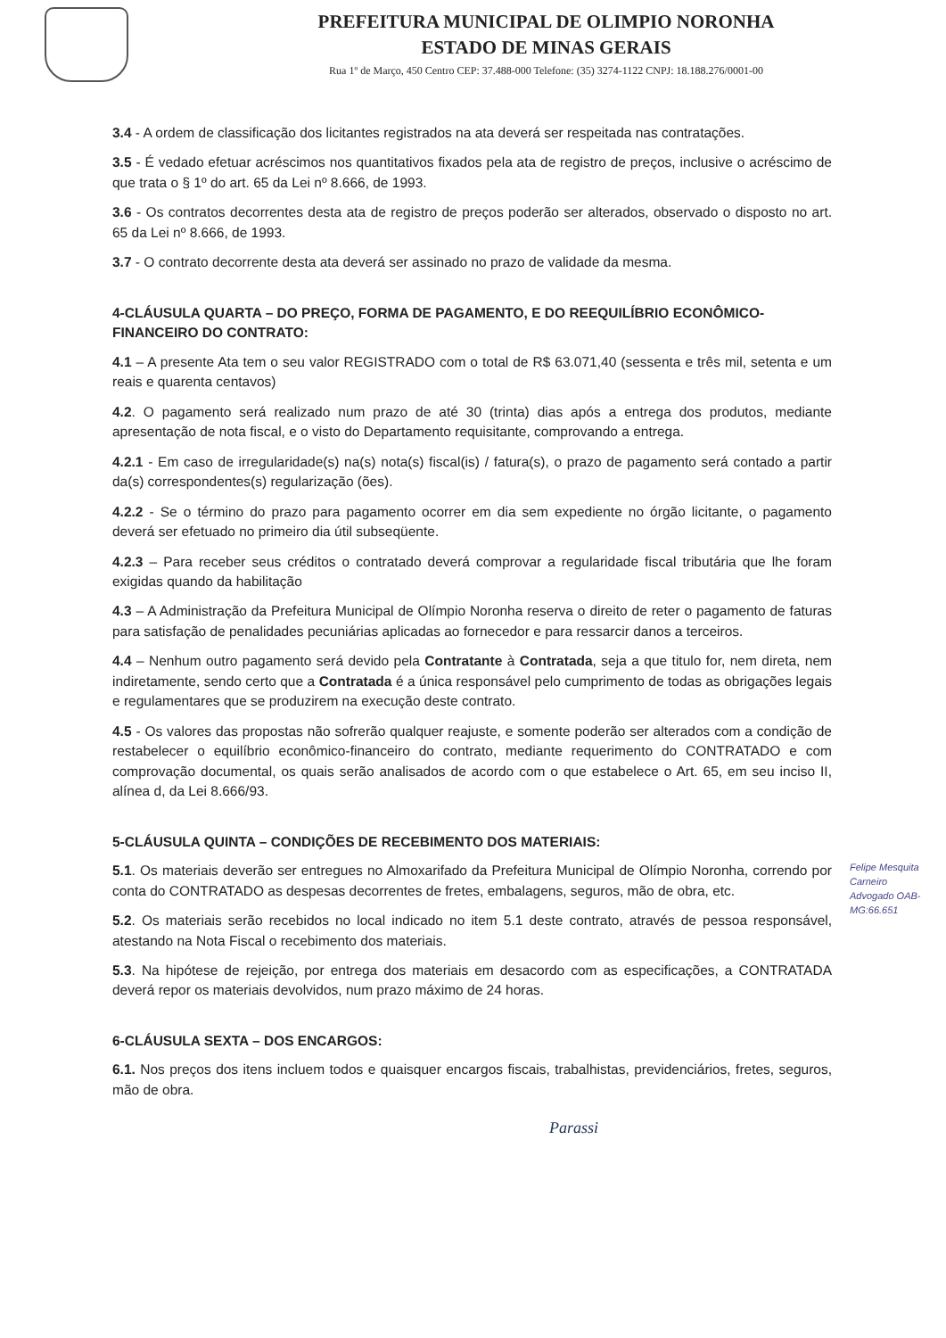PREFEITURA MUNICIPAL DE OLIMPIO NORONHA
ESTADO DE MINAS GERAIS
Rua 1º de Março, 450 Centro CEP: 37.488-000 Telefone: (35) 3274-1122 CNPJ: 18.188.276/0001-00
3.4 - A ordem de classificação dos licitantes registrados na ata deverá ser respeitada nas contratações.
3.5 - É vedado efetuar acréscimos nos quantitativos fixados pela ata de registro de preços, inclusive o acréscimo de que trata o § 1º do art. 65 da Lei nº 8.666, de 1993.
3.6 - Os contratos decorrentes desta ata de registro de preços poderão ser alterados, observado o disposto no art. 65 da Lei nº 8.666, de 1993.
3.7 - O contrato decorrente desta ata deverá ser assinado no prazo de validade da mesma.
4-CLÁUSULA QUARTA – DO PREÇO, FORMA DE PAGAMENTO, E DO REEQUILÍBRIO ECONÔMICO-FINANCEIRO DO CONTRATO:
4.1 – A presente Ata tem o seu valor REGISTRADO com o total de R$ 63.071,40 (sessenta e três mil, setenta e um reais e quarenta centavos)
4.2. O pagamento será realizado num prazo de até 30 (trinta) dias após a entrega dos produtos, mediante apresentação de nota fiscal, e o visto do Departamento requisitante, comprovando a entrega.
4.2.1 - Em caso de irregularidade(s) na(s) nota(s) fiscal(is) / fatura(s), o prazo de pagamento será contado a partir da(s) correspondentes(s) regularização (ões).
4.2.2 - Se o término do prazo para pagamento ocorrer em dia sem expediente no órgão licitante, o pagamento deverá ser efetuado no primeiro dia útil subseqüente.
4.2.3 – Para receber seus créditos o contratado deverá comprovar a regularidade fiscal tributária que lhe foram exigidas quando da habilitação
4.3 – A Administração da Prefeitura Municipal de Olímpio Noronha reserva o direito de reter o pagamento de faturas para satisfação de penalidades pecuniárias aplicadas ao fornecedor e para ressarcir danos a terceiros.
4.4 – Nenhum outro pagamento será devido pela Contratante à Contratada, seja a que titulo for, nem direta, nem indiretamente, sendo certo que a Contratada é a única responsável pelo cumprimento de todas as obrigações legais e regulamentares que se produzirem na execução deste contrato.
4.5 - Os valores das propostas não sofrerão qualquer reajuste, e somente poderão ser alterados com a condição de restabelecer o equilíbrio econômico-financeiro do contrato, mediante requerimento do CONTRATADO e com comprovação documental, os quais serão analisados de acordo com o que estabelece o Art. 65, em seu inciso II, alínea d, da Lei 8.666/93.
5-CLÁUSULA QUINTA – CONDIÇÕES DE RECEBIMENTO DOS MATERIAIS:
Felipe Mesquita Carneiro Advogado OAB-MG:66.651
5.1. Os materiais deverão ser entregues no Almoxarifado da Prefeitura Municipal de Olímpio Noronha, correndo por conta do CONTRATADO as despesas decorrentes de fretes, embalagens, seguros, mão de obra, etc.
5.2. Os materiais serão recebidos no local indicado no item 5.1 deste contrato, através de pessoa responsável, atestando na Nota Fiscal o recebimento dos materiais.
5.3. Na hipótese de rejeição, por entrega dos materiais em desacordo com as especificações, a CONTRATADA deverá repor os materiais devolvidos, num prazo máximo de 24 horas.
6-CLÁUSULA SEXTA – DOS ENCARGOS:
6.1. Nos preços dos itens incluem todos e quaisquer encargos fiscais, trabalhistas, previdenciários, fretes, seguros, mão de obra.
Parassi